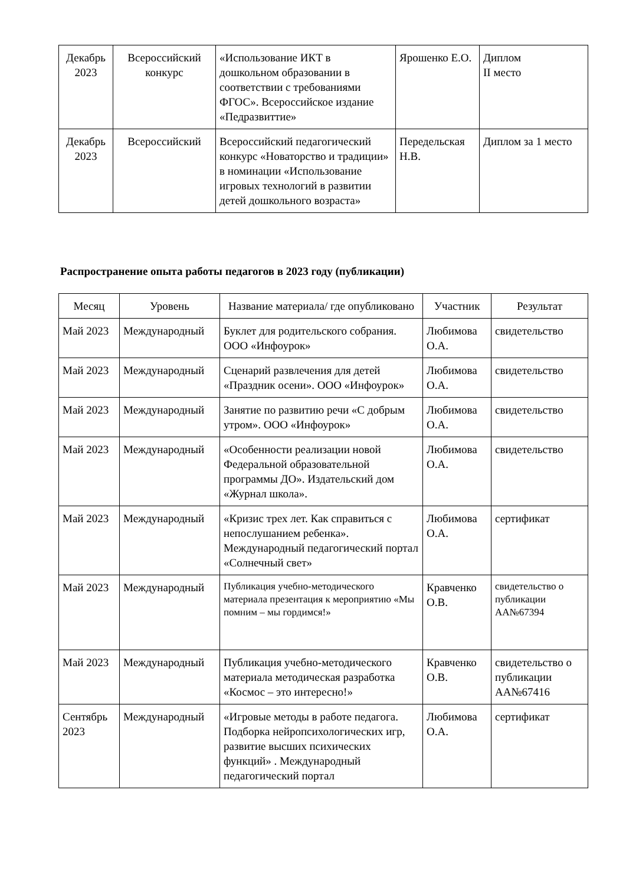| Декабрь 2023 | Всероссийский конкурс | «Использование ИКТ в дошкольном образовании в соответствии с требованиями ФГОС». Всероссийское издание «Педразвиттие» | Ярошенко Е.О. | Диплом II место |
| Декабрь 2023 | Всероссийский | Всероссийский педагогический конкурс «Новаторство и традиции» в номинации «Использование игровых технологий в развитии детей дошкольного возраста» | Передельская Н.В. | Диплом за 1 место |
Распространение опыта работы педагогов в 2023 году (публикации)
| Месяц | Уровень | Название материала/ где опубликовано | Участник | Результат |
| --- | --- | --- | --- | --- |
| Май 2023 | Международный | Буклет для родительского собрания. ООО «Инфоурок» | Любимова О.А. | свидетельство |
| Май 2023 | Международный | Сценарий развлечения для детей «Праздник осени». ООО «Инфоурок» | Любимова О.А. | свидетельство |
| Май 2023 | Международный | Занятие по развитию речи «С добрым утром». ООО «Инфоурок» | Любимова О.А. | свидетельство |
| Май 2023 | Международный | «Особенности реализации новой Федеральной образовательной программы ДО». Издательский дом «Журнал школа». | Любимова О.А. | свидетельство |
| Май 2023 | Международный | «Кризис трех лет. Как справиться с непослушанием ребенка». Международный педагогический портал «Солнечный свет» | Любимова О.А. | сертификат |
| Май 2023 | Международный | Публикация учебно-методического материала презентация к мероприятию «Мы помним – мы гордимся!» | Кравченко О.В. | свидетельство о публикации АА№67394 |
| Май 2023 | Международный | Публикация учебно-методического материала методическая разработка «Космос – это интересно!» | Кравченко О.В. | свидетельство о публикации АА№67416 |
| Сентябрь 2023 | Международный | «Игровые методы в работе педагога. Подборка нейропсихологических игр, развитие высших психических функций» . Международный педагогический портал | Любимова О.А. | сертификат |